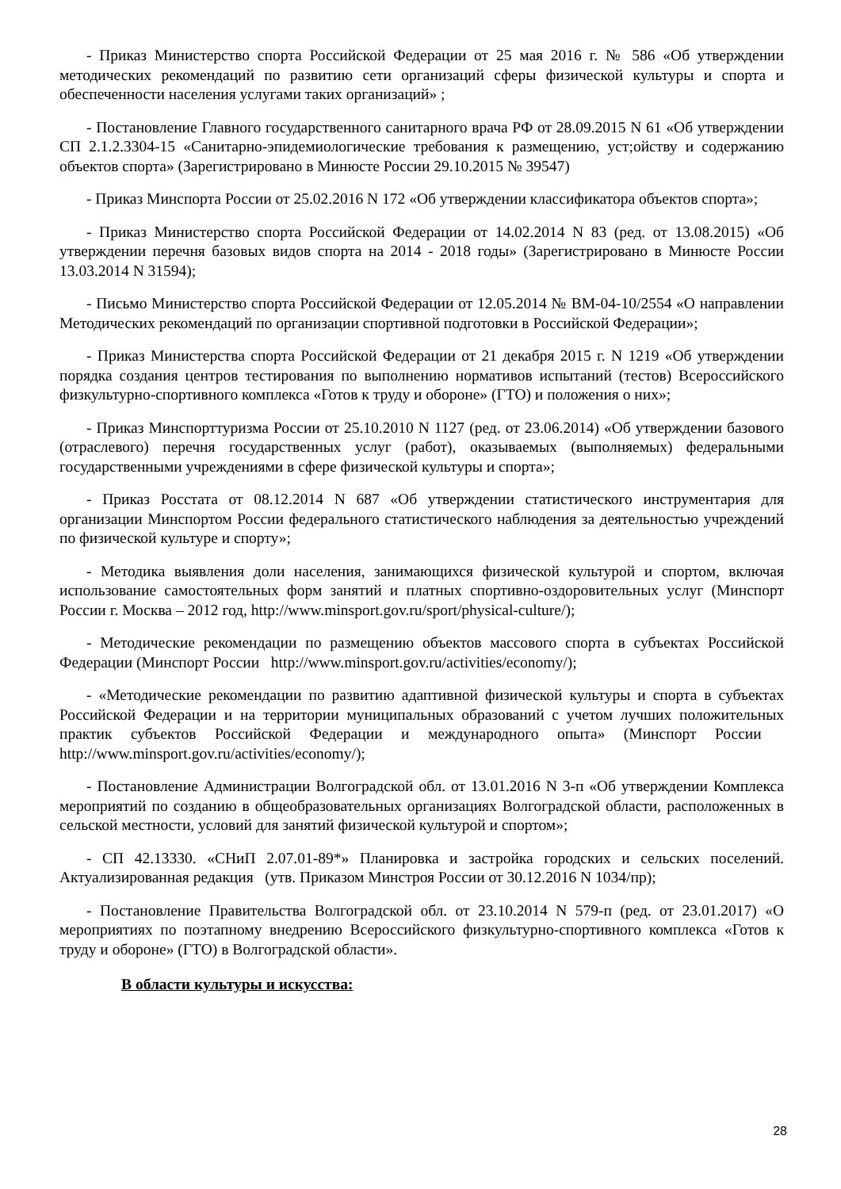- Приказ Министерство спорта Российской Федерации от 25 мая 2016 г. № 586 «Об утверждении методических рекомендаций по развитию сети организаций сферы физической культуры и спорта и обеспеченности населения услугами таких организаций» ;
- Постановление Главного государственного санитарного врача РФ от 28.09.2015 N 61 «Об утверждении СП 2.1.2.3304-15 «Санитарно-эпидемиологические требования к размещению, уст;ойству и содержанию объектов спорта» (Зарегистрировано в Минюсте России 29.10.2015 № 39547)
- Приказ Минспорта России от 25.02.2016 N 172 «Об утверждении классификатора объектов спорта»;
- Приказ Министерство спорта Российской Федерации от 14.02.2014 N 83 (ред. от 13.08.2015) «Об утверждении перечня базовых видов спорта на 2014 - 2018 годы» (Зарегистрировано в Минюсте России 13.03.2014 N 31594);
- Письмо Министерство спорта Российской Федерации от 12.05.2014 № ВМ-04-10/2554 «О направлении Методических рекомендаций по организации спортивной подготовки в Российской Федерации»;
- Приказ Министерства спорта Российской Федерации от 21 декабря 2015 г. N 1219 «Об утверждении порядка создания центров тестирования по выполнению нормативов испытаний (тестов) Всероссийского физкультурно-спортивного комплекса «Готов к труду и обороне» (ГТО) и положения о них»;
- Приказ Минспорттуризма России от 25.10.2010 N 1127 (ред. от 23.06.2014) «Об утверждении базового (отраслевого) перечня государственных услуг (работ), оказываемых (выполняемых) федеральными государственными учреждениями в сфере физической культуры и спорта»;
- Приказ Росстата от 08.12.2014 N 687 «Об утверждении статистического инструментария для организации Минспортом России федерального статистического наблюдения за деятельностью учреждений по физической культуре и спорту»;
- Методика выявления доли населения, занимающихся физической культурой и спортом, включая использование самостоятельных форм занятий и платных спортивно-оздоровительных услуг (Минспорт России г. Москва – 2012 год, http://www.minsport.gov.ru/sport/physical-culture/);
- Методические рекомендации по размещению объектов массового спорта в субъектах Российской Федерации (Минспорт России http://www.minsport.gov.ru/activities/economy/);
- «Методические рекомендации по развитию адаптивной физической культуры и спорта в субъектах Российской Федерации и на территории муниципальных образований с учетом лучших положительных практик субъектов Российской Федерации и международного опыта» (Минспорт России http://www.minsport.gov.ru/activities/economy/);
- Постановление Администрации Волгоградской обл. от 13.01.2016 N 3-п «Об утверждении Комплекса мероприятий по созданию в общеобразовательных организациях Волгоградской области, расположенных в сельской местности, условий для занятий физической культурой и спортом»;
- СП 42.13330. «СНиП 2.07.01-89*» Планировка и застройка городских и сельских поселений. Актуализированная редакция (утв. Приказом Минстроя России от 30.12.2016 N 1034/пр);
- Постановление Правительства Волгоградской обл. от 23.10.2014 N 579-п (ред. от 23.01.2017) «О мероприятиях по поэтапному внедрению Всероссийского физкультурно-спортивного комплекса «Готов к труду и обороне» (ГТО) в Волгоградской области».
В области культуры и искусства:
28